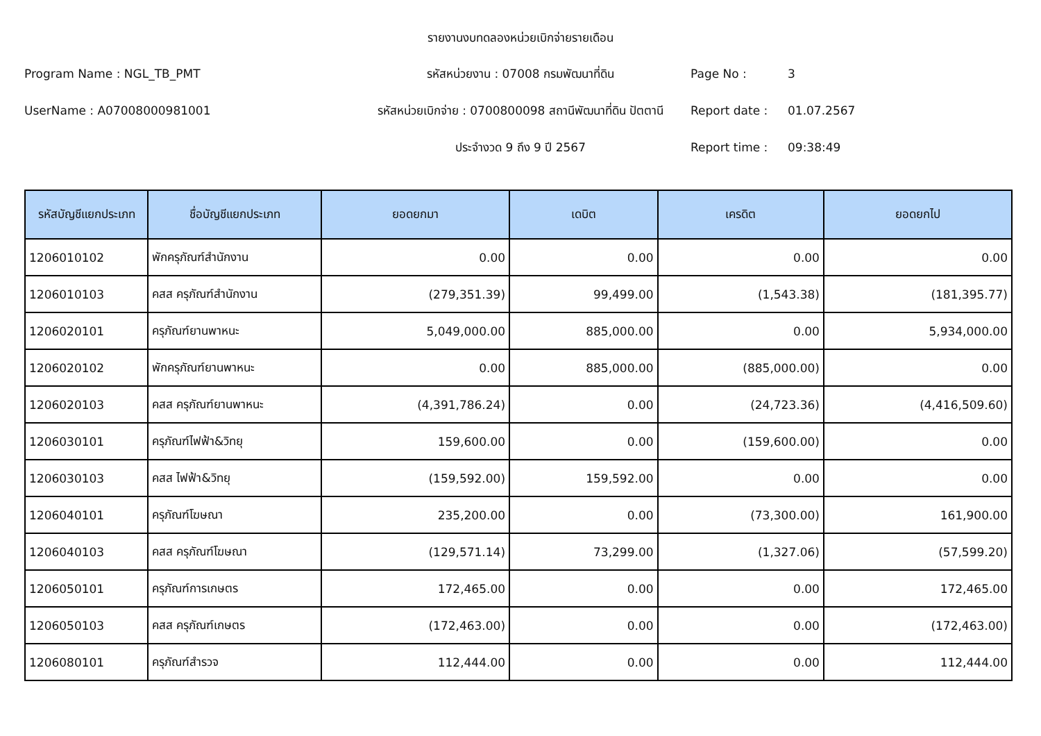รายงานงบทดลองหน่วยเบิกจ่ายรายเดือน
Program Name : NGL_TB_PMT
รหัสหน่วยงาน : 07008 กรมพัฒนาที่ดิน
Page No :
3
UserName : A07008000981001
รหัสหน่วยเบิกจ่าย : 0700800098 สถานีพัฒนาที่ดิน ปัตตานี
Report date :
01.07.2567
ประจำงวด 9 ถึง 9 ปี 2567
Report time :
09:38:49
| รหัสบัญชีแยกประเภท | ชื่อบัญชีแยกประเภท | ยอดยกมา | เดบิต | เครดิต | ยอดยกไป |
| --- | --- | --- | --- | --- | --- |
| 1206010102 | พักครุภัณฑ์สำนักงาน | 0.00 | 0.00 | 0.00 | 0.00 |
| 1206010103 | คสส ครุภัณฑ์สำนักงาน | (279,351.39) | 99,499.00 | (1,543.38) | (181,395.77) |
| 1206020101 | ครุภัณฑ์ยานพาหนะ | 5,049,000.00 | 885,000.00 | 0.00 | 5,934,000.00 |
| 1206020102 | พักครุภัณฑ์ยานพาหนะ | 0.00 | 885,000.00 | (885,000.00) | 0.00 |
| 1206020103 | คสส ครุภัณฑ์ยานพาหนะ | (4,391,786.24) | 0.00 | (24,723.36) | (4,416,509.60) |
| 1206030101 | ครุภัณฑ์ไฟฟ้า&วิทยุ | 159,600.00 | 0.00 | (159,600.00) | 0.00 |
| 1206030103 | คสส ไฟฟ้า&วิทยุ | (159,592.00) | 159,592.00 | 0.00 | 0.00 |
| 1206040101 | ครุภัณฑ์โฆษณา | 235,200.00 | 0.00 | (73,300.00) | 161,900.00 |
| 1206040103 | คสส ครุภัณฑ์โฆษณา | (129,571.14) | 73,299.00 | (1,327.06) | (57,599.20) |
| 1206050101 | ครุภัณฑ์การเกษตร | 172,465.00 | 0.00 | 0.00 | 172,465.00 |
| 1206050103 | คสส ครุภัณฑ์เกษตร | (172,463.00) | 0.00 | 0.00 | (172,463.00) |
| 1206080101 | ครุภัณฑ์สำรวจ | 112,444.00 | 0.00 | 0.00 | 112,444.00 |